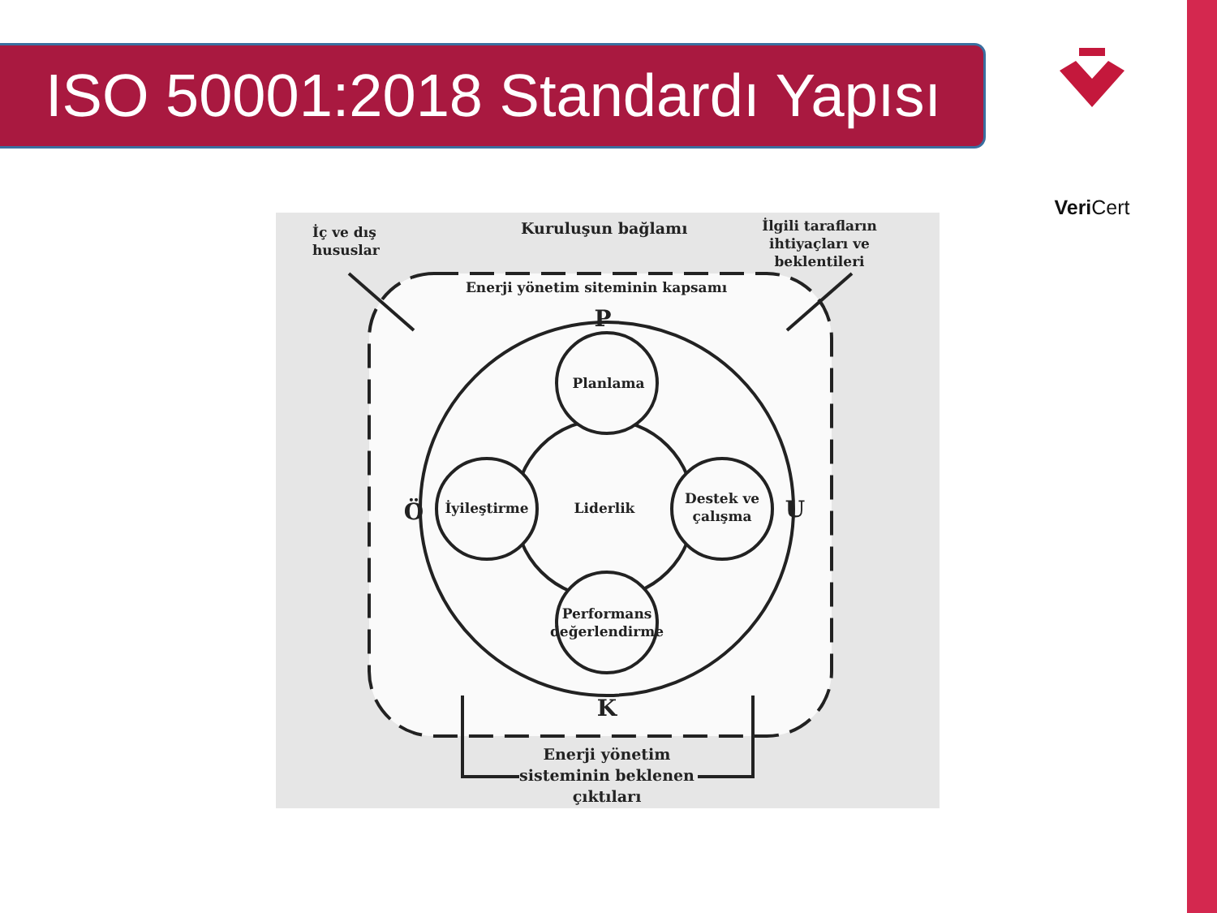ISO 50001:2018 Standardı Yapısı Veri Cert
İç ve dış
hususlar
Kuruluşun bağlamı
İlgili tarafların
ihtiyaçları ve
beklentileri
Enerji yönetim siteminin kapsamı
P
Planlama
Ö
İyileştirme
Liderlik
Destek ve
çalışma
U
Performans
değerlendirme
K
Enerji yönetim
sisteminin beklenen
çıktıları